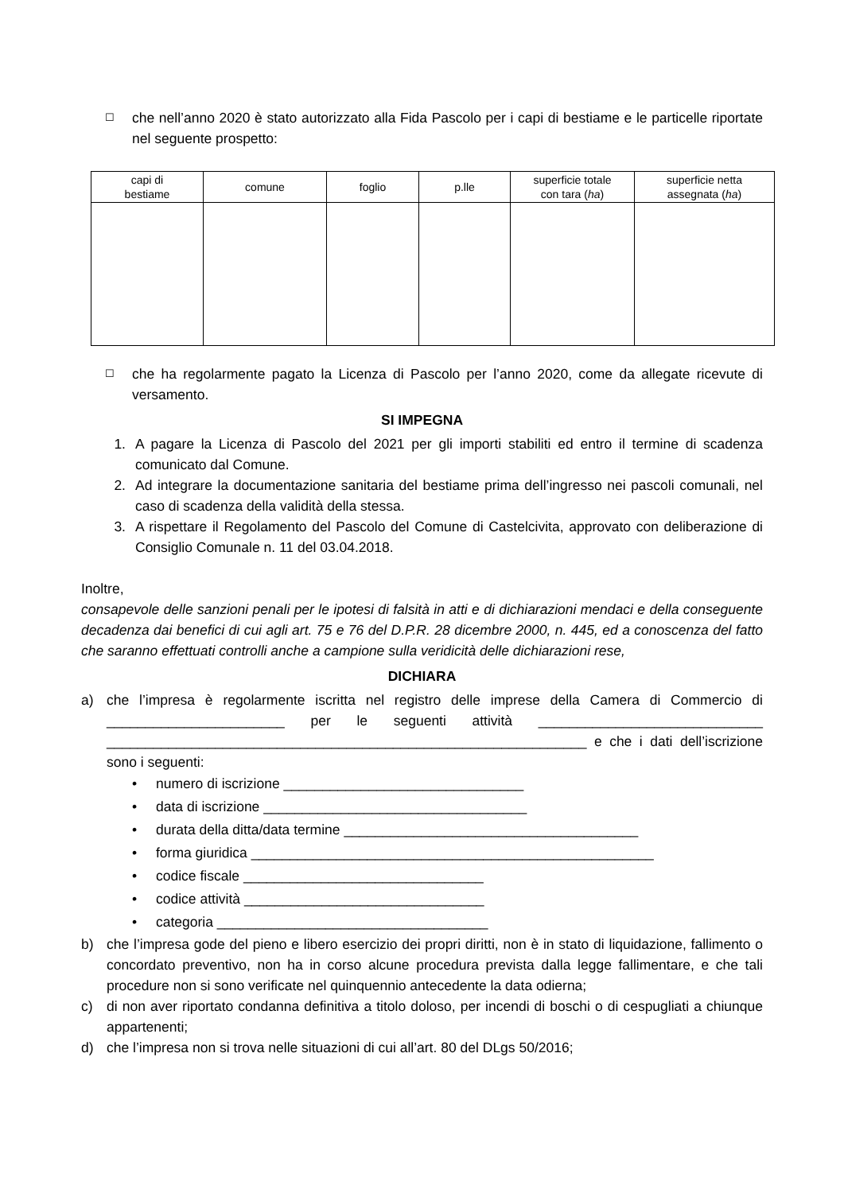☐
che nell’anno 2020 è stato autorizzato alla Fida Pascolo per i capi di bestiame e le particelle riportate nel seguente prospetto:
| capi di bestiame | comune | foglio | p.lle | superficie totale con tara ( ha ) | superficie netta assegnata ( ha ) |
| --- | --- | --- | --- | --- | --- |
☐
che ha regolarmente pagato la Licenza di Pascolo per l’anno 2020, come da allegate ricevute di versamento.
SI IMPEGNA
1. A pagare la Licenza di Pascolo del 2021 per gli importi stabiliti ed entro il termine di scadenza comunicato dal Comune.
2. Ad integrare la documentazione sanitaria del bestiame prima dell’ingresso nei pascoli comunali, nel caso di scadenza della validità della stessa.
3. A rispettare il Regolamento del Pascolo del Comune di Castelcivita, approvato con deliberazione di Consiglio Comunale n. 11 del 03.04.2018.
Inoltre,
consapevole delle sanzioni penali per le ipotesi di falsità in atti e di dichiarazioni mendaci e della conseguente decadenza dai benefici di cui agli art. 75 e 76 del D.P.R. 28 dicembre 2000, n. 445, ed a conoscenza del fatto che saranno effettuati controlli anche a campione sulla veridicità delle dichiarazioni rese,
DICHIARA
a) che l’impresa è regolarmente iscritta nel registro delle imprese della Camera di Commercio di _______________________ per le seguenti attività _____________________________ ______________________________________________________________ e che i dati dell’iscrizione sono i seguenti:
• numero di iscrizione _______________________________
• data di iscrizione __________________________________
• durata della ditta/data termine ______________________________________
• forma giuridica ____________________________________________________
• codice fiscale _______________________________
• codice attività _______________________________
• categoria ___________________________________
b) che l’impresa gode del pieno e libero esercizio dei propri diritti, non è in stato di liquidazione, fallimento o concordato preventivo, non ha in corso alcune procedura prevista dalla legge fallimentare, e che tali procedure non si sono verificate nel quinquennio antecedente la data odierna;
c) di non aver riportato condanna definitiva a titolo doloso, per incendi di boschi o di cespugliati a chiunque appartenenti;
d) che l’impresa non si trova nelle situazioni di cui all’art. 80 del DLgs 50/2016;